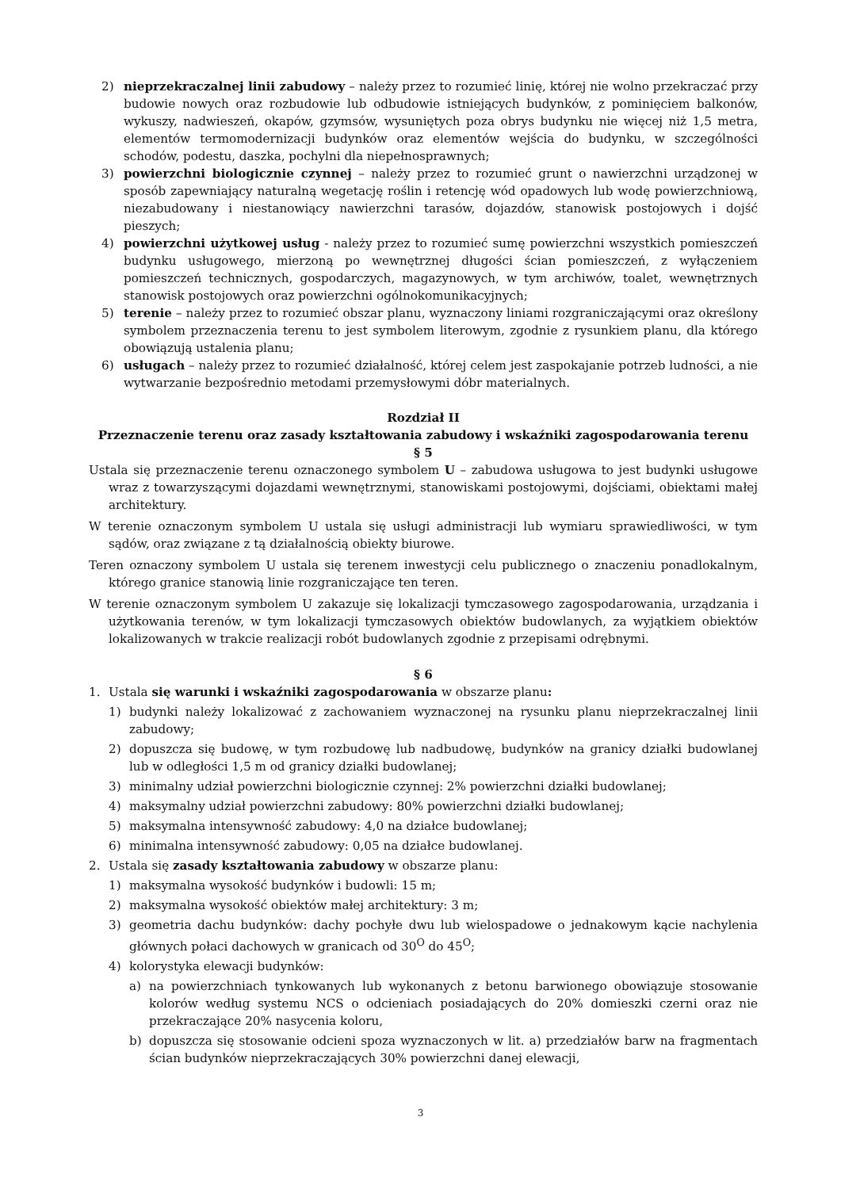2) nieprzekraczalnej linii zabudowy – należy przez to rozumieć linię, której nie wolno przekraczać przy budowie nowych oraz rozbudowie lub odbudowie istniejących budynków, z pominięciem balkonów, wykuszy, nadwieszeń, okapów, gzymsów, wysuniętych poza obrys budynku nie więcej niż 1,5 metra, elementów termomodernizacji budynków oraz elementów wejścia do budynku, w szczególności schodów, podestu, daszka, pochylni dla niepełnosprawnych;
3) powierzchni biologicznie czynnej – należy przez to rozumieć grunt o nawierzchni urządzonej w sposób zapewniający naturalną wegetację roślin i retencję wód opadowych lub wodę powierzchniową, niezabudowany i niestanowiący nawierzchni tarasów, dojazdów, stanowisk postojowych i dojść pieszych;
4) powierzchni użytkowej usług - należy przez to rozumieć sumę powierzchni wszystkich pomieszczeń budynku usługowego, mierzoną po wewnętrznej długości ścian pomieszczeń, z wyłączeniem pomieszczeń technicznych, gospodarczych, magazynowych, w tym archiwów, toalet, wewnętrznych stanowisk postojowych oraz powierzchni ogólnokomunikacyjnych;
5) terenie – należy przez to rozumieć obszar planu, wyznaczony liniami rozgraniczającymi oraz określony symbolem przeznaczenia terenu to jest symbolem literowym, zgodnie z rysunkiem planu, dla którego obowiązują ustalenia planu;
6) usługach – należy przez to rozumieć działalność, której celem jest zaspokajanie potrzeb ludności, a nie wytwarzanie bezpośrednio metodami przemysłowymi dóbr materialnych.
Rozdział II
Przeznaczenie terenu oraz zasady kształtowania zabudowy i wskaźniki zagospodarowania terenu
§ 5
Ustala się przeznaczenie terenu oznaczonego symbolem U – zabudowa usługowa to jest budynki usługowe wraz z towarzyszącymi dojazdami wewnętrznymi, stanowiskami postojowymi, dojściami, obiektami małej architektury.
W terenie oznaczonym symbolem U ustala się usługi administracji lub wymiaru sprawiedliwości, w tym sądów, oraz związane z tą działalnością obiekty biurowe.
Teren oznaczony symbolem U ustala się terenem inwestycji celu publicznego o znaczeniu ponadlokalnym, którego granice stanowią linie rozgraniczające ten teren.
W terenie oznaczonym symbolem U zakazuje się lokalizacji tymczasowego zagospodarowania, urządzania i użytkowania terenów, w tym lokalizacji tymczasowych obiektów budowlanych, za wyjątkiem obiektów lokalizowanych w trakcie realizacji robót budowlanych zgodnie z przepisami odrębnymi.
§ 6
1. Ustala się warunki i wskaźniki zagospodarowania w obszarze planu:
1) budynki należy lokalizować z zachowaniem wyznaczonej na rysunku planu nieprzekraczalnej linii zabudowy;
2) dopuszcza się budowę, w tym rozbudowę lub nadbudowę, budynków na granicy działki budowlanej lub w odległości 1,5 m od granicy działki budowlanej;
3) minimalny udział powierzchni biologicznie czynnej: 2% powierzchni działki budowlanej;
4) maksymalny udział powierzchni zabudowy: 80% powierzchni działki budowlanej;
5) maksymalna intensywność zabudowy: 4,0 na działce budowlanej;
6) minimalna intensywność zabudowy: 0,05 na działce budowlanej.
2. Ustala się zasady kształtowania zabudowy w obszarze planu:
1) maksymalna wysokość budynków i budowli: 15 m;
2) maksymalna wysokość obiektów małej architektury: 3 m;
3) geometria dachu budynków: dachy pochyłe dwu lub wielospadowe o jednakowym kącie nachylenia głównych połaci dachowych w granicach od 30<sup>O</sup> do 45<sup>O</sup>;
4) kolorystyka elewacji budynków:
a) na powierzchniach tynkowanych lub wykonanych z betonu barwionego obowiązuje stosowanie kolorów według systemu NCS o odcieniach posiadających do 20% domieszki czerni oraz nie przekraczające 20% nasycenia koloru,
b) dopuszcza się stosowanie odcieni spoza wyznaczonych w lit. a) przedziałów barw na fragmentach ścian budynków nieprzekraczających 30% powierzchni danej elewacji,
3